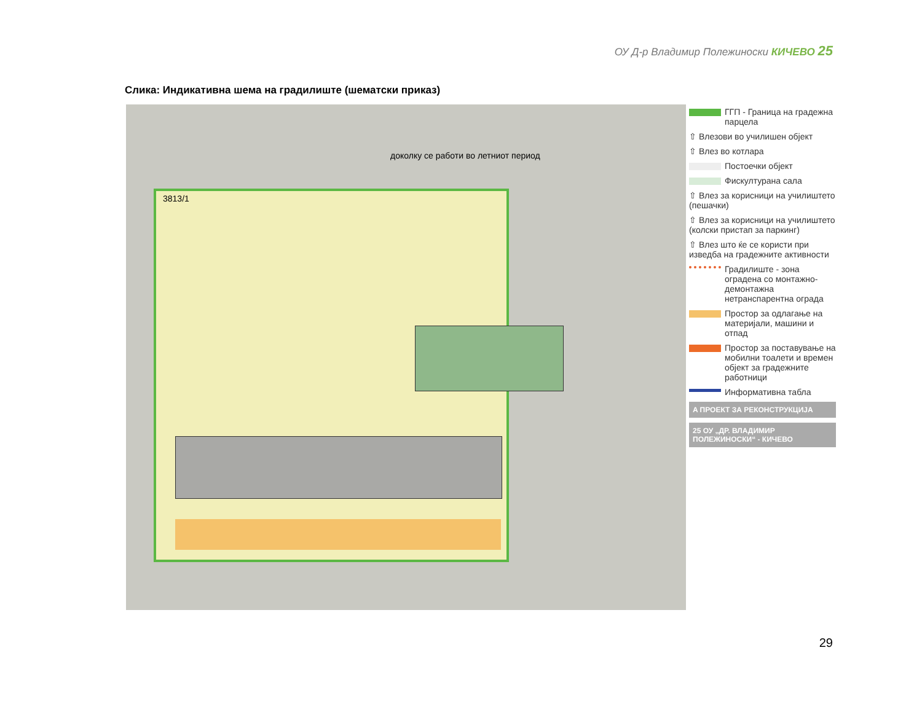ОУ Д-р Владимир Полежиноски КИЧЕВО 25
Слика: Индикативна шема на градилиште (шематски приказ)
доколку се работи во летниот период
3813/1
ГГП - Граница на градежна парцела
⇧ Влезови во училишен објект
⇧ Влез во котлара
Постоечки објект
Фискултурана сала
⇧ Влез за корисници на училиштето (пешачки)
⇧ Влез за корисници на училиштето (колски пристап за паркинг)
⇧ Влез што ќе се користи при изведба на градежните активности
Градилиште - зона оградена со монтажно-демонтажна нетранспарентна ограда
Простор за одлагање на материјали, машини и отпад
Простор за поставување на мобилни тоалети и времен објект за градежните работници
Информативна табла
A ПРОЕКТ ЗА РЕКОНСТРУКЦИЈА
25 ОУ „ДР. ВЛАДИМИР ПОЛЕЖИНОСКИ“ - КИЧЕВО
29